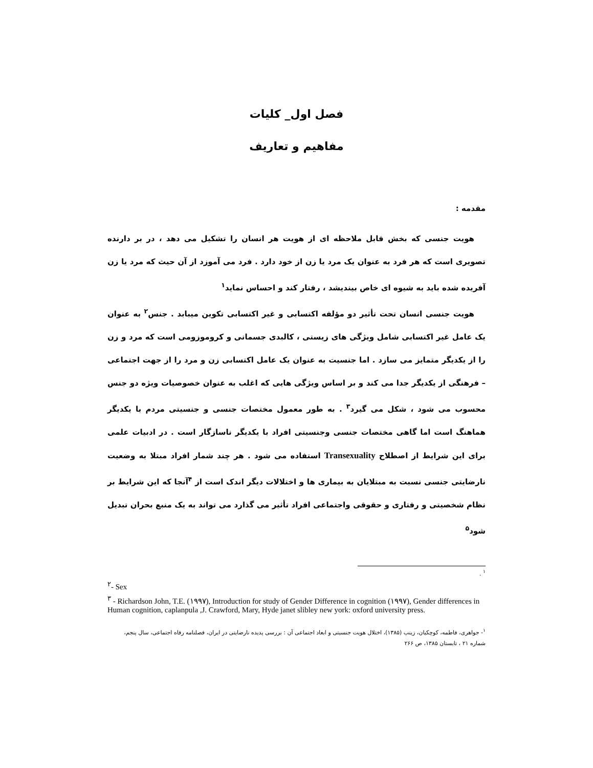فصل اول_ کلیات
مفاهیم و تعاریف
مقدمه :
هویت جنسی که بخش قابل ملاحظه ای از هویت هر انسان را تشکیل می دهد ، در بر دارنده تصویری است که هر فرد به عنوان یک مرد یا زن از خود دارد . فرد می آموزد از آن حیث که مرد یا زن آفریده شده باید به شیوه ای خاص بیندیشد ، رفتار کند و احساس نماید<sup>۱</sup>
هویت جنسی انسان تحت تأثیر دو مؤلفه اکتسابی و غیر اکتسابی تکوین میبابد . جنس<sup>۲</sup> به عنوان یک عامل غیر اکتسابی شامل ویژگی های زیستی ، کالبدی جسمانی و کروموزومی است که مرد و زن را از یکدیگر متمایز می سازد . اما جنسیت به عنوان یک عامل اکتسابی زن و مرد را از جهت اجتماعی – فرهنگی از یکدیگر جدا می کند و بر اساس ویژگی هایی که اغلب به عنوان خصوصیات ویژه دو جنس محسوب می شود ، شکل می گیرد<sup>۳</sup> . به طور معمول مختصات جنسی و جنسیتی مردم با یکدیگر هماهنگ است اما گاهی مختصات جنسی وجنسیتی افراد با یکدیگر ناسازگار است . در ادبیات علمی برای این شرایط از اصطلاح Transexuality استفاده می شود . هر چند شمار افراد مبتلا به وضعیت نارضایتی جنسی نسبت به مبتلایان به بیماری ها و اختلالات دیگر اندک است از <sup>۴</sup>آنجا که این شرایط بر نظام شخصیتی و رفتاری و حقوقی واجتماعی افراد تأثیر می گذارد می تواند به یک منبع بحران تبدیل شود<sup>۵</sup>
<sup>۱</sup> .
<sup>۲</sup>- Sex
<sup>۳</sup> - Richardson John, T.E. (۱۹۹۷), Introduction for study of Gender Difference in cognition (۱۹۹۷), Gender differences in Human cognition, caplanpula ,J. Crawford, Mary, Hyde janet slibley new york: oxford university press.
<sup>۱</sup>- جواهری، فاطمه، کوچکیان، زینب (۱۳۸۵)، اختلال هویت جنسیتی و ابعاد اجتماعی آن : بررسی پدیده نارضایتی در ایران، فصلنامه رفاه اجتماعی، سال پنجم، شماره ۲۱ ، تابستان ۱۳۸۵، ص ۲۶۶